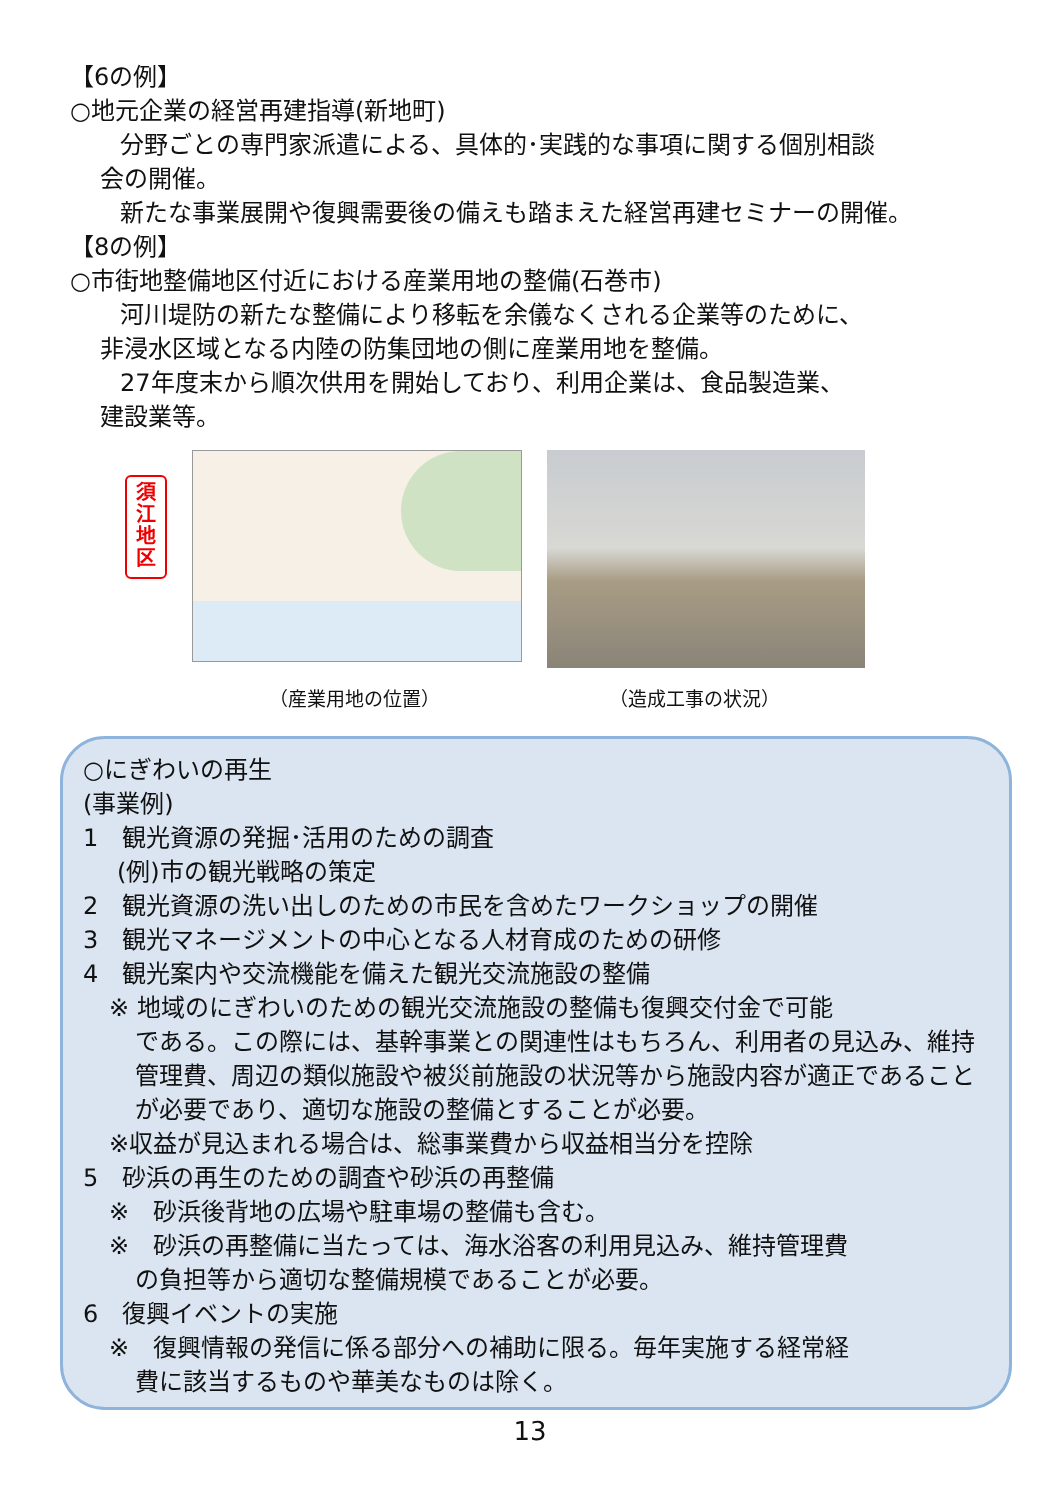【6の例】
○地元企業の経営再建指導(新地町)
分野ごとの専門家派遣による、具体的･実践的な事項に関する個別相談
会の開催。
新たな事業展開や復興需要後の備えも踏まえた経営再建セミナーの開催。
【8の例】
○市街地整備地区付近における産業用地の整備(石巻市)
河川堤防の新たな整備により移転を余儀なくされる企業等のために、
非浸水区域となる内陸の防集団地の側に産業用地を整備。
27年度末から順次供用を開始しており、利用企業は、食品製造業、
建設業等。
須
江
地
区
（産業用地の位置） （造成工事の状況）
○にぎわいの再生
(事業例)
1　観光資源の発掘･活用のための調査
(例)市の観光戦略の策定
2　観光資源の洗い出しのための市民を含めたワークショップの開催
3　観光マネージメントの中心となる人材育成のための研修
4　観光案内や交流機能を備えた観光交流施設の整備
※ 地域のにぎわいのための観光交流施設の整備も復興交付金で可能
である。この際には、基幹事業との関連性はもちろん、利用者の見込み、維持管理費、周辺の類似施設や被災前施設の状況等から施設内容が適正であることが必要であり、適切な施設の整備とすることが必要。
※収益が見込まれる場合は、総事業費から収益相当分を控除
5　砂浜の再生のための調査や砂浜の再整備
※　砂浜後背地の広場や駐車場の整備も含む。
※　砂浜の再整備に当たっては、海水浴客の利用見込み、維持管理費
の負担等から適切な整備規模であることが必要。
6　復興イベントの実施
※　復興情報の発信に係る部分への補助に限る。毎年実施する経常経
費に該当するものや華美なものは除く。
13